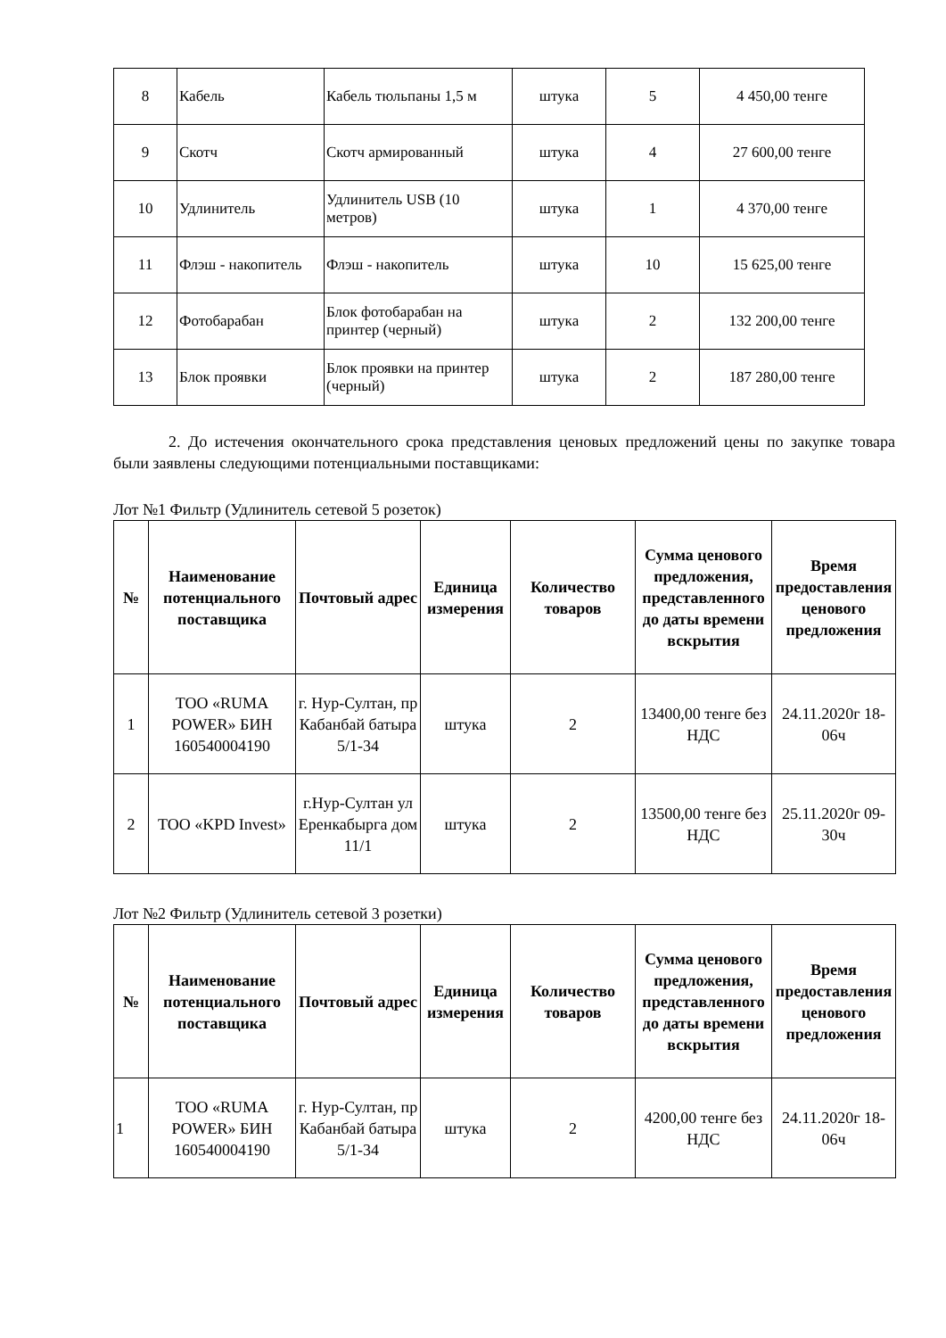| 8 | Кабель | Кабель тюльпаны 1,5 м | штука | 5 | 4 450,00 тенге |
| 9 | Скотч | Скотч армированный | штука | 4 | 27 600,00 тенге |
| 10 | Удлинитель | Удлинитель USB (10 метров) | штука | 1 | 4 370,00 тенге |
| 11 | Флэш - накопитель | Флэш - накопитель | штука | 10 | 15 625,00 тенге |
| 12 | Фотобарабан | Блок фотобарабан на принтер (черный) | штука | 2 | 132 200,00 тенге |
| 13 | Блок проявки | Блок проявки на принтер (черный) | штука | 2 | 187 280,00 тенге |
2. До истечения окончательного срока представления ценовых предложений цены по закупке товара были заявлены следующими потенциальными поставщиками:
Лот №1 Фильтр (Удлинитель сетевой 5 розеток)
| № | Наименование потенциального поставщика | Почтовый адрес | Единица измерения | Количество товаров | Сумма ценового предложения, представленного до даты времени вскрытия | Время предоставления ценового предложения |
| --- | --- | --- | --- | --- | --- | --- |
| 1 | ТОО «RUMA POWER» БИН 160540004190 | г. Нур-Султан, пр Кабанбай батыра 5/1-34 | штука | 2 | 13400,00 тенге без НДС | 24.11.2020г 18-06ч |
| 2 | ТОО «KPD Invest» | г.Нур-Султан ул Еренкабырга дом 11/1 | штука | 2 | 13500,00 тенге без НДС | 25.11.2020г 09-30ч |
Лот №2 Фильтр (Удлинитель сетевой 3 розетки)
| № | Наименование потенциального поставщика | Почтовый адрес | Единица измерения | Количество товаров | Сумма ценового предложения, представленного до даты времени вскрытия | Время предоставления ценового предложения |
| --- | --- | --- | --- | --- | --- | --- |
| 1 | ТОО «RUMA POWER» БИН 160540004190 | г. Нур-Султан, пр Кабанбай батыра 5/1-34 | штука | 2 | 4200,00 тенге без НДС | 24.11.2020г 18-06ч |